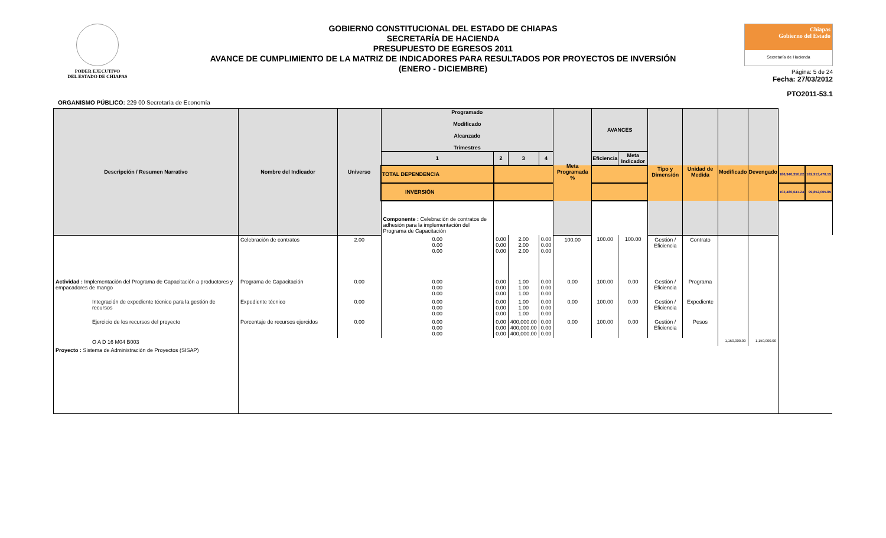PODER EJECUTIVO
DEL ESTADO DE CHIAPAS
GOBIERNO CONSTITUCIONAL DEL ESTADO DE CHIAPAS
SECRETARÍA DE HACIENDA
PRESUPUESTO DE EGRESOS 2011
AVANCE DE CUMPLIMIENTO DE LA MATRIZ DE INDICADORES PARA RESULTADOS POR PROYECTOS DE INVERSIÓN
(ENERO - DICIEMBRE)
Chiapas
Gobierno del Estado
Secretaría de Hacienda
Página: 5 de 24
Fecha: 27/03/2012
PTO2011-53.1
ORGANISMO PÚBLICO: 229 00 Secretaría de Economía
| Descripción / Resumen Narrativo | Nombre del Indicador | Universo | Programado Modificado Alcanzado Trimestres | | | | Meta Programada % | AVANCES | | Tipo y Dimensión | Unidad de Medida | Modificado | Devengado | | |
| --- | --- | --- | --- | --- | --- | --- | --- | --- | --- | --- | --- | --- | --- | --- | --- |
| | | | 1 | 2 | 3 | 4 | | Eficiencia | Meta Indicador | | | | | | |
| | | | TOTAL DEPENDENCIA | | | | | | | | | | | 186,940,350.22 | 182,913,478.15 |
| | | | INVERSIÓN | | | | | | | | | | | 102,480,641.24 | 99,852,005.85 |
| | | | Componente : Celebración de contratos de adhesión para la implementación del Programa de Capacitación | | | | | | | | | | | | |
| | Celebración de contratos | 2.00 | 0.00 0.00 0.00 | 0.00 0.00 0.00 | 2.00 2.00 2.00 | 0.00 0.00 0.00 | 100.00 | 100.00 | 100.00 | Gestión / Eficiencia | Contrato | | | | |
| Actividad : Implementación del Programa de Capacitación a productores y empacadores de mango | Programa de Capacitación | 0.00 | 0.00 0.00 0.00 | 0.00 0.00 0.00 | 1.00 1.00 1.00 | 0.00 0.00 0.00 | 0.00 | 100.00 | 0.00 | Gestión / Eficiencia | Programa | | | | |
| Integración de expediente técnico para la gestión de recursos | Expediente técnico | 0.00 | 0.00 0.00 0.00 | 0.00 0.00 0.00 | 1.00 1.00 1.00 | 0.00 0.00 0.00 | 0.00 | 100.00 | 0.00 | Gestión / Eficiencia | Expediente | | | | |
| Ejercicio de los recursos del proyecto | Porcentaje de recursos ejercidos | 0.00 | 0.00 0.00 0.00 | 0.00 0.00 0.00 | 400,000.00 400,000.00 400,000.00 | 0.00 0.00 0.00 | 0.00 | 100.00 | 0.00 | Gestión / Eficiencia | Pesos | | | | |
| O A D 16 M04 B003 | | | | | | | | | | | | 1,150,000.00 | 1,150,000.00 | | |
| Proyecto : Sistema de Administración de Proyectos (SISAP) | | | | | | | | | | | | | | | |